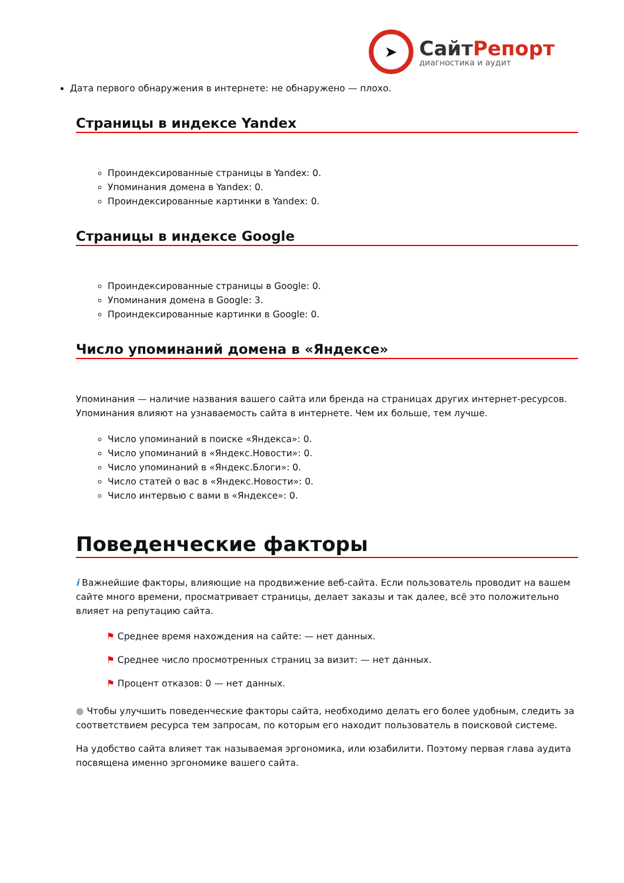➤
СайтРепорт
диагностика и аудит
Дата первого обнаружения в интернете: не обнаружено — плохо.
Страницы в индексе Yandex
Проиндексированные страницы в Yandex: 0.
Упоминания домена в Yandex: 0.
Проиндексированные картинки в Yandex: 0.
Страницы в индексе Google
Проиндексированные страницы в Google: 0.
Упоминания домена в Google: 3.
Проиндексированные картинки в Google: 0.
Число упоминаний домена в «Яндексе»
Упоминания — наличие названия вашего сайта или бренда на страницах других интернет-ресурсов. Упоминания влияют на узнаваемость сайта в интернете. Чем их больше, тем лучше.
Число упоминаний в поиске «Яндекса»: 0.
Число упоминаний в «Яндекс.Новости»: 0.
Число упоминаний в «Яндекс.Блоги»: 0.
Число статей о вас в «Яндекс.Новости»: 0.
Число интервью с вами в «Яндексе»: 0.
Поведенческие факторы
i Важнейшие факторы, влияющие на продвижение веб-сайта. Если пользователь проводит на вашем сайте много времени, просматривает страницы, делает заказы и так далее, всё это положительно влияет на репутацию сайта.
⚑ Среднее время нахождения на сайте: — нет данных.
⚑ Среднее число просмотренных страниц за визит: — нет данных.
⚑ Процент отказов: 0 — нет данных.
● Чтобы улучшить поведенческие факторы сайта, необходимо делать его более удобным, следить за соответствием ресурса тем запросам, по которым его находит пользователь в поисковой системе.
На удобство сайта влияет так называемая эргономика, или юзабилити. Поэтому первая глава аудита посвящена именно эргономике вашего сайта.